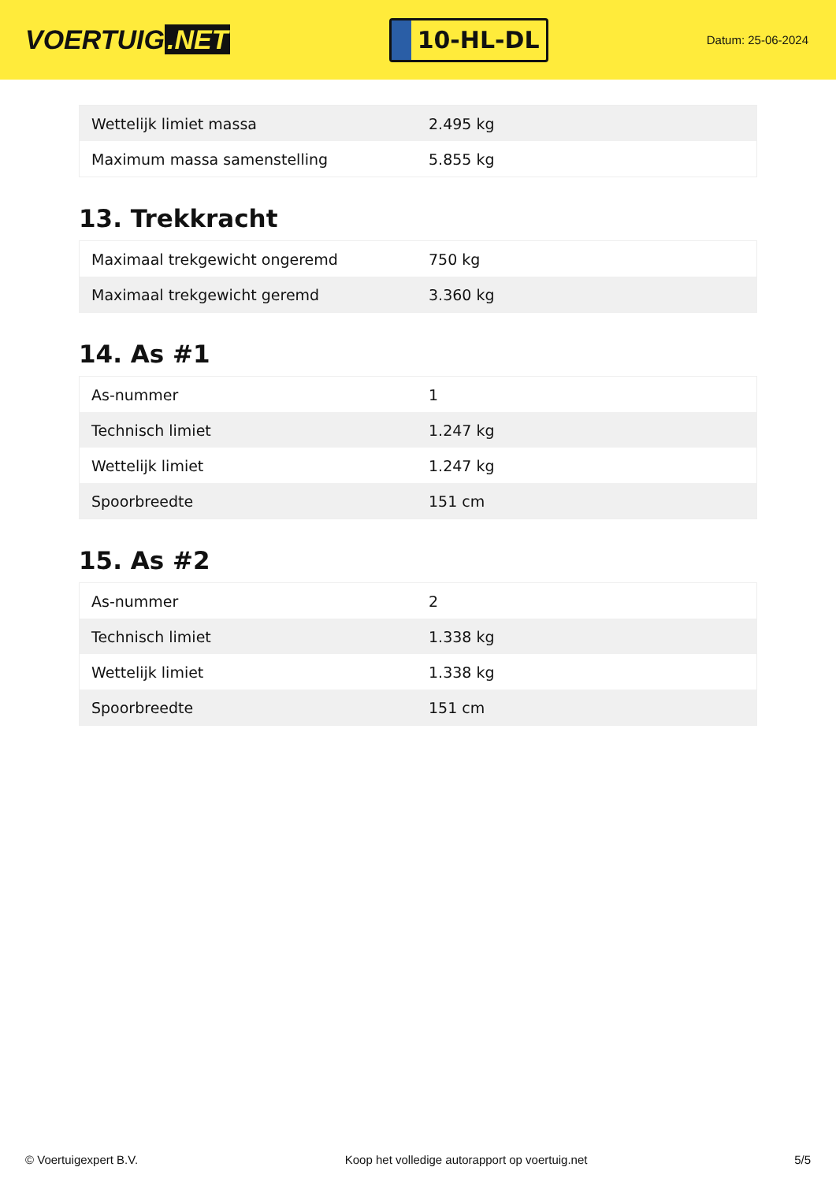VOERTUIG.NET
10-HL-DL
Datum: 25-06-2024
| Wettelijk limiet massa | 2.495 kg |
| Maximum massa samenstelling | 5.855 kg |
13. Trekkracht
| Maximaal trekgewicht ongeremd | 750 kg |
| Maximaal trekgewicht geremd | 3.360 kg |
14. As #1
| As-nummer | 1 |
| Technisch limiet | 1.247 kg |
| Wettelijk limiet | 1.247 kg |
| Spoorbreedte | 151 cm |
15. As #2
| As-nummer | 2 |
| Technisch limiet | 1.338 kg |
| Wettelijk limiet | 1.338 kg |
| Spoorbreedte | 151 cm |
© Voertuigexpert B.V. Koop het volledige autorapport op voertuig.net 5/5